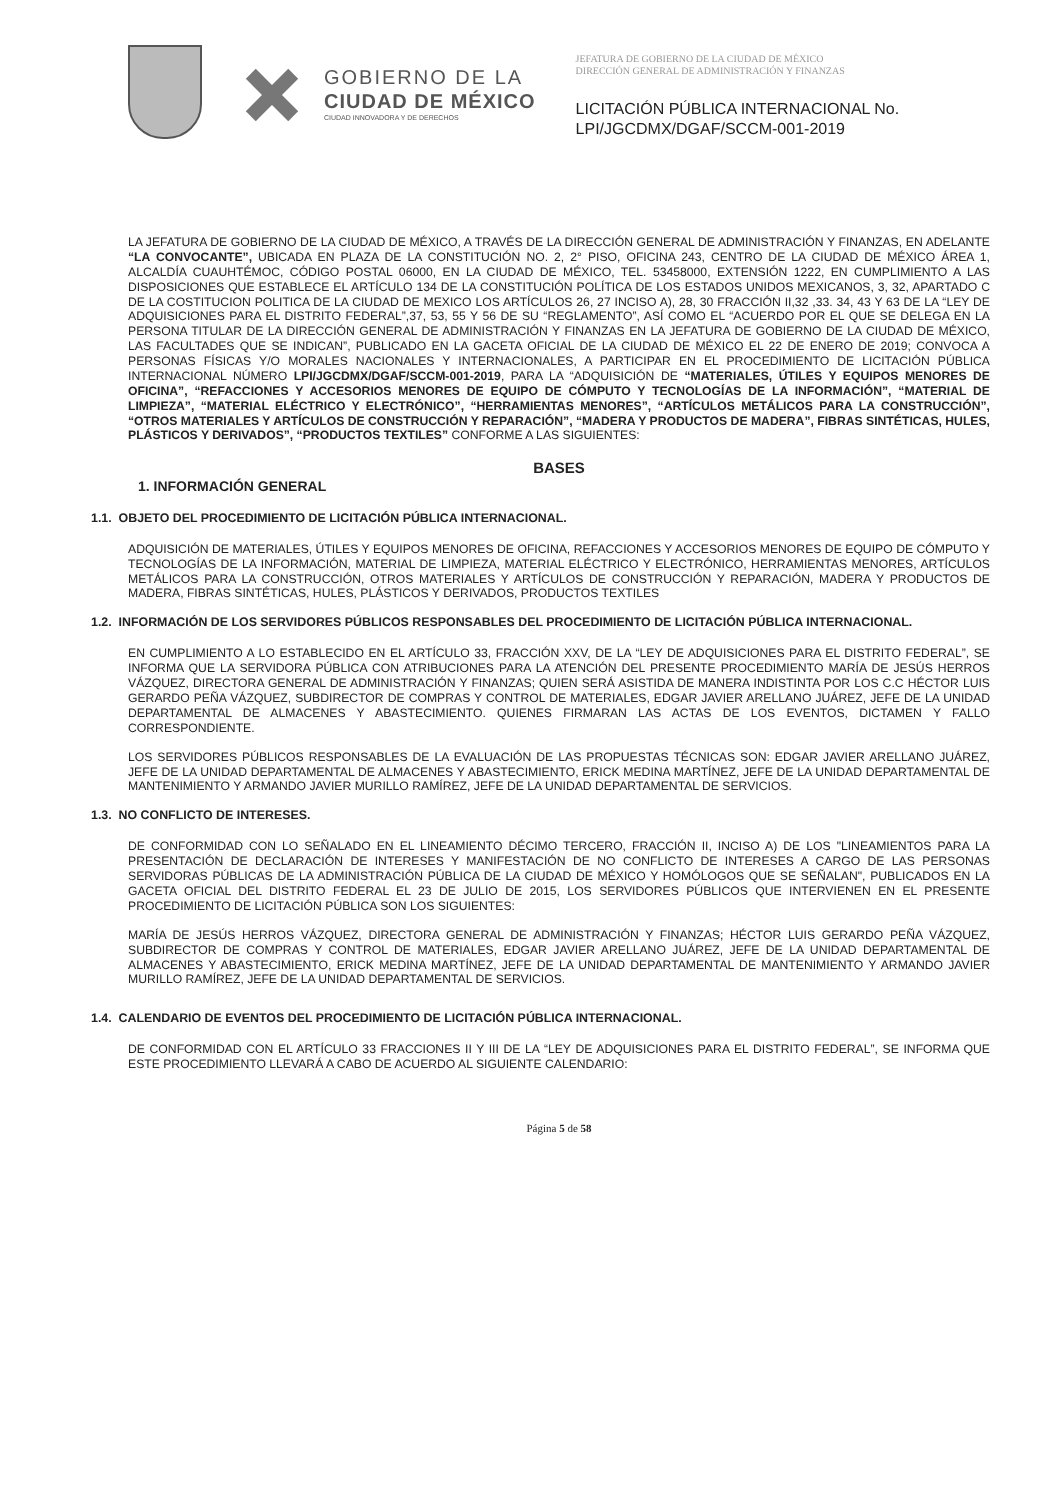GOBIERNO DE LA
CIUDAD DE MÉXICO
CIUDAD INNOVADORA Y DE DERECHOS
JEFATURA DE GOBIERNO DE LA CIUDAD DE MÉXICO
DIRECCIÓN GENERAL DE ADMINISTRACIÓN Y FINANZAS
LICITACIÓN PÚBLICA INTERNACIONAL No.
LPI/JGCDMX/DGAF/SCCM-001-2019
LA JEFATURA DE GOBIERNO DE LA CIUDAD DE MÉXICO, A TRAVÉS DE LA DIRECCIÓN GENERAL DE ADMINISTRACIÓN Y FINANZAS, EN ADELANTE “LA CONVOCANTE”, UBICADA EN PLAZA DE LA CONSTITUCIÓN NO. 2, 2° PISO, OFICINA 243, CENTRO DE LA CIUDAD DE MÉXICO ÁREA 1, ALCALDÍA CUAUHTÉMOC, CÓDIGO POSTAL 06000, EN LA CIUDAD DE MÉXICO, TEL. 53458000, EXTENSIÓN 1222, EN CUMPLIMIENTO A LAS DISPOSICIONES QUE ESTABLECE EL ARTÍCULO 134 DE LA CONSTITUCIÓN POLÍTICA DE LOS ESTADOS UNIDOS MEXICANOS, 3, 32, APARTADO C DE LA COSTITUCION POLITICA DE LA CIUDAD DE MEXICO LOS ARTÍCULOS 26, 27 INCISO A), 28, 30 FRACCIÓN II,32 ,33. 34, 43 Y 63 DE LA “LEY DE ADQUISICIONES PARA EL DISTRITO FEDERAL”,37, 53, 55 Y 56 DE SU “REGLAMENTO”, ASÍ COMO EL “ACUERDO POR EL QUE SE DELEGA EN LA PERSONA TITULAR DE LA DIRECCIÓN GENERAL DE ADMINISTRACIÓN Y FINANZAS EN LA JEFATURA DE GOBIERNO DE LA CIUDAD DE MÉXICO, LAS FACULTADES QUE SE INDICAN”, PUBLICADO EN LA GACETA OFICIAL DE LA CIUDAD DE MÉXICO EL 22 DE ENERO DE 2019; CONVOCA A PERSONAS FÍSICAS Y/O MORALES NACIONALES Y INTERNACIONALES, A PARTICIPAR EN EL PROCEDIMIENTO DE LICITACIÓN PÚBLICA INTERNACIONAL NÚMERO LPI/JGCDMX/DGAF/SCCM-001-2019, PARA LA “ADQUISICIÓN DE “MATERIALES, ÚTILES Y EQUIPOS MENORES DE OFICINA”, “REFACCIONES Y ACCESORIOS MENORES DE EQUIPO DE CÓMPUTO Y TECNOLOGÍAS DE LA INFORMACIÓN”, “MATERIAL DE LIMPIEZA”, “MATERIAL ELÉCTRICO Y ELECTRÓNICO”, “HERRAMIENTAS MENORES”, “ARTÍCULOS METÁLICOS PARA LA CONSTRUCCIÓN”, “OTROS MATERIALES Y ARTÍCULOS DE CONSTRUCCIÓN Y REPARACIÓN”, “MADERA Y PRODUCTOS DE MADERA”, FIBRAS SINTÉTICAS, HULES, PLÁSTICOS Y DERIVADOS”, “PRODUCTOS TEXTILES” CONFORME A LAS SIGUIENTES:
BASES
1. INFORMACIÓN GENERAL
1.1. OBJETO DEL PROCEDIMIENTO DE LICITACIÓN PÚBLICA INTERNACIONAL.
ADQUISICIÓN DE MATERIALES, ÚTILES Y EQUIPOS MENORES DE OFICINA, REFACCIONES Y ACCESORIOS MENORES DE EQUIPO DE CÓMPUTO Y TECNOLOGÍAS DE LA INFORMACIÓN, MATERIAL DE LIMPIEZA, MATERIAL ELÉCTRICO Y ELECTRÓNICO, HERRAMIENTAS MENORES, ARTÍCULOS METÁLICOS PARA LA CONSTRUCCIÓN, OTROS MATERIALES Y ARTÍCULOS DE CONSTRUCCIÓN Y REPARACIÓN, MADERA Y PRODUCTOS DE MADERA, FIBRAS SINTÉTICAS, HULES, PLÁSTICOS Y DERIVADOS, PRODUCTOS TEXTILES
1.2. INFORMACIÓN DE LOS SERVIDORES PÚBLICOS RESPONSABLES DEL PROCEDIMIENTO DE LICITACIÓN PÚBLICA INTERNACIONAL.
EN CUMPLIMIENTO A LO ESTABLECIDO EN EL ARTÍCULO 33, FRACCIÓN XXV, DE LA “LEY DE ADQUISICIONES PARA EL DISTRITO FEDERAL”, SE INFORMA QUE LA SERVIDORA PÚBLICA CON ATRIBUCIONES PARA LA ATENCIÓN DEL PRESENTE PROCEDIMIENTO MARÍA DE JESÚS HERROS VÁZQUEZ, DIRECTORA GENERAL DE ADMINISTRACIÓN Y FINANZAS; QUIEN SERÁ ASISTIDA DE MANERA INDISTINTA POR LOS C.C HÉCTOR LUIS GERARDO PEÑA VÁZQUEZ, SUBDIRECTOR DE COMPRAS Y CONTROL DE MATERIALES, EDGAR JAVIER ARELLANO JUÁREZ, JEFE DE LA UNIDAD DEPARTAMENTAL DE ALMACENES Y ABASTECIMIENTO. QUIENES FIRMARAN LAS ACTAS DE LOS EVENTOS, DICTAMEN Y FALLO CORRESPONDIENTE.
LOS SERVIDORES PÚBLICOS RESPONSABLES DE LA EVALUACIÓN DE LAS PROPUESTAS TÉCNICAS SON: EDGAR JAVIER ARELLANO JUÁREZ, JEFE DE LA UNIDAD DEPARTAMENTAL DE ALMACENES Y ABASTECIMIENTO, ERICK MEDINA MARTÍNEZ, JEFE DE LA UNIDAD DEPARTAMENTAL DE MANTENIMIENTO Y ARMANDO JAVIER MURILLO RAMÍREZ, JEFE DE LA UNIDAD DEPARTAMENTAL DE SERVICIOS.
1.3. NO CONFLICTO DE INTERESES.
DE CONFORMIDAD CON LO SEÑALADO EN EL LINEAMIENTO DÉCIMO TERCERO, FRACCIÓN II, INCISO A) DE LOS "LINEAMIENTOS PARA LA PRESENTACIÓN DE DECLARACIÓN DE INTERESES Y MANIFESTACIÓN DE NO CONFLICTO DE INTERESES A CARGO DE LAS PERSONAS SERVIDORAS PÚBLICAS DE LA ADMINISTRACIÓN PÚBLICA DE LA CIUDAD DE MÉXICO Y HOMÓLOGOS QUE SE SEÑALAN", PUBLICADOS EN LA GACETA OFICIAL DEL DISTRITO FEDERAL EL 23 DE JULIO DE 2015, LOS SERVIDORES PÚBLICOS QUE INTERVIENEN EN EL PRESENTE PROCEDIMIENTO DE LICITACIÓN PÚBLICA SON LOS SIGUIENTES:
MARÍA DE JESÚS HERROS VÁZQUEZ, DIRECTORA GENERAL DE ADMINISTRACIÓN Y FINANZAS; HÉCTOR LUIS GERARDO PEÑA VÁZQUEZ, SUBDIRECTOR DE COMPRAS Y CONTROL DE MATERIALES, EDGAR JAVIER ARELLANO JUÁREZ, JEFE DE LA UNIDAD DEPARTAMENTAL DE ALMACENES Y ABASTECIMIENTO, ERICK MEDINA MARTÍNEZ, JEFE DE LA UNIDAD DEPARTAMENTAL DE MANTENIMIENTO Y ARMANDO JAVIER MURILLO RAMÍREZ, JEFE DE LA UNIDAD DEPARTAMENTAL DE SERVICIOS.
1.4. CALENDARIO DE EVENTOS DEL PROCEDIMIENTO DE LICITACIÓN PÚBLICA INTERNACIONAL.
DE CONFORMIDAD CON EL ARTÍCULO 33 FRACCIONES II Y III DE LA “LEY DE ADQUISICIONES PARA EL DISTRITO FEDERAL”, SE INFORMA QUE ESTE PROCEDIMIENTO LLEVARÁ A CABO DE ACUERDO AL SIGUIENTE CALENDARIO:
Página 5 de 58